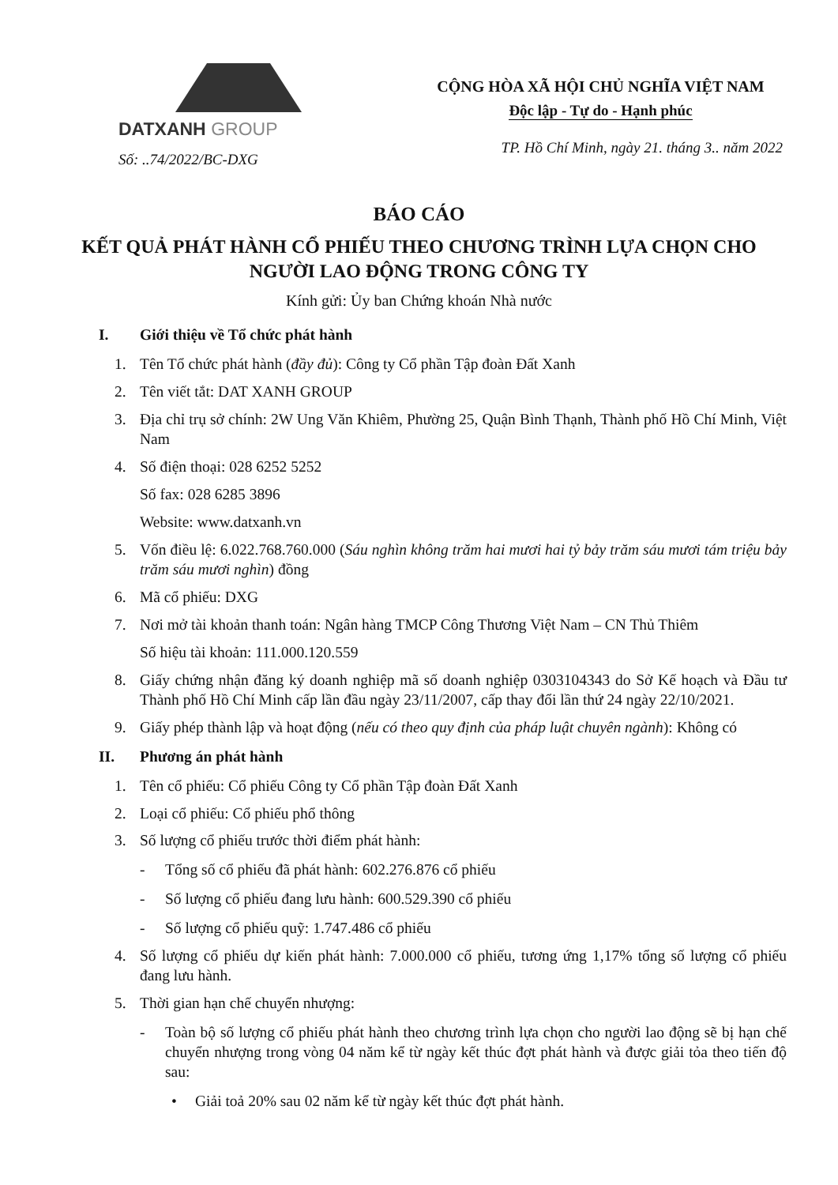DATXANH GROUP
Số: ..74/2022/BC-DXG
CỘNG HÒA XÃ HỘI CHỦ NGHĨA VIỆT NAM
Độc lập - Tự do - Hạnh phúc
TP. Hồ Chí Minh, ngày 21. tháng 3.. năm 2022
BÁO CÁO
KẾT QUẢ PHÁT HÀNH CỔ PHIẾU THEO CHƯƠNG TRÌNH LỰA CHỌN CHO NGƯỜI LAO ĐỘNG TRONG CÔNG TY
Kính gửi: Ủy ban Chứng khoán Nhà nước
I. Giới thiệu về Tổ chức phát hành
1. Tên Tổ chức phát hành (đầy đủ): Công ty Cổ phần Tập đoàn Đất Xanh
2. Tên viết tắt: DAT XANH GROUP
3. Địa chỉ trụ sở chính: 2W Ung Văn Khiêm, Phường 25, Quận Bình Thạnh, Thành phố Hồ Chí Minh, Việt Nam
4. Số điện thoại: 028 6252 5252
Số fax: 028 6285 3896
Website: www.datxanh.vn
5. Vốn điều lệ: 6.022.768.760.000 (Sáu nghìn không trăm hai mươi hai tỷ bảy trăm sáu mươi tám triệu bảy trăm sáu mươi nghìn) đồng
6. Mã cổ phiếu: DXG
7. Nơi mở tài khoản thanh toán: Ngân hàng TMCP Công Thương Việt Nam – CN Thủ Thiêm
Số hiệu tài khoản: 111.000.120.559
8. Giấy chứng nhận đăng ký doanh nghiệp mã số doanh nghiệp 0303104343 do Sở Kế hoạch và Đầu tư Thành phố Hồ Chí Minh cấp lần đầu ngày 23/11/2007, cấp thay đổi lần thứ 24 ngày 22/10/2021.
9. Giấy phép thành lập và hoạt động (nếu có theo quy định của pháp luật chuyên ngành): Không có
II. Phương án phát hành
1. Tên cổ phiếu: Cổ phiếu Công ty Cổ phần Tập đoàn Đất Xanh
2. Loại cổ phiếu: Cổ phiếu phổ thông
3. Số lượng cổ phiếu trước thời điểm phát hành:
- Tổng số cổ phiếu đã phát hành: 602.276.876 cổ phiếu
- Số lượng cổ phiếu đang lưu hành: 600.529.390 cổ phiếu
- Số lượng cổ phiếu quỹ: 1.747.486 cổ phiếu
4. Số lượng cổ phiếu dự kiến phát hành: 7.000.000 cổ phiếu, tương ứng 1,17% tổng số lượng cổ phiếu đang lưu hành.
5. Thời gian hạn chế chuyển nhượng:
- Toàn bộ số lượng cổ phiếu phát hành theo chương trình lựa chọn cho người lao động sẽ bị hạn chế chuyển nhượng trong vòng 04 năm kể từ ngày kết thúc đợt phát hành và được giải tỏa theo tiến độ sau:
• Giải toả 20% sau 02 năm kể từ ngày kết thúc đợt phát hành.